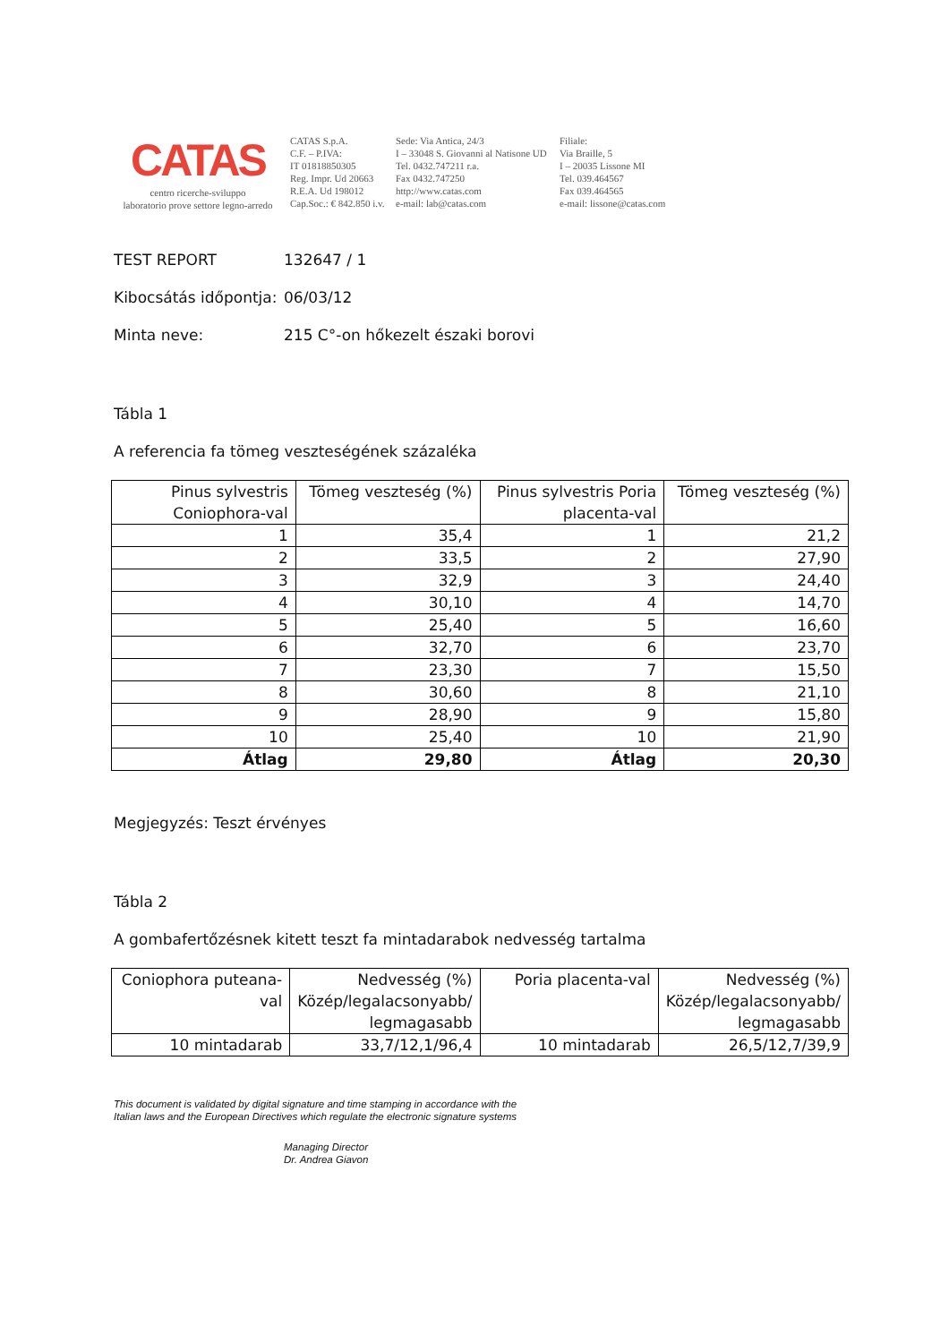CATAS
centro ricerche-sviluppo
laboratorio prove settore legno-arredo
CATAS S.p.A.
C.F. – P.IVA:
IT 01818850305
Reg. Impr. Ud 20663
R.E.A. Ud 198012
Cap.Soc.: € 842.850 i.v.
Sede: Via Antica, 24/3
I – 33048 S. Giovanni al Natisone UD
Tel. 0432.747211 r.a.
Fax 0432.747250
http://www.catas.com
e-mail: lab@catas.com
Filiale:
Via Braille, 5
I – 20035 Lissone MI
Tel. 039.464567
Fax 039.464565
e-mail: lissone@catas.com
TEST REPORT 132647 / 1
Kibocsátás időpontja: 06/03/12
Minta neve: 215 C°-on hőkezelt északi borovi
Tábla 1
A referencia fa tömeg veszteségének százaléka
| Pinus sylvestris Coniophora-val | Tömeg veszteség (%) | Pinus sylvestris Poria placenta-val | Tömeg veszteség (%) |
| 1 | 35,4 | 1 | 21,2 |
| 2 | 33,5 | 2 | 27,90 |
| 3 | 32,9 | 3 | 24,40 |
| 4 | 30,10 | 4 | 14,70 |
| 5 | 25,40 | 5 | 16,60 |
| 6 | 32,70 | 6 | 23,70 |
| 7 | 23,30 | 7 | 15,50 |
| 8 | 30,60 | 8 | 21,10 |
| 9 | 28,90 | 9 | 15,80 |
| 10 | 25,40 | 10 | 21,90 |
| Átlag | 29,80 | Átlag | 20,30 |
Megjegyzés: Teszt érvényes
Tábla 2
A gombafertőzésnek kitett teszt fa mintadarabok nedvesség tartalma
| Coniophora puteana-val | Nedvesség (%) Közép/legalacsonyabb/ legmagasabb | Poria placenta-val | Nedvesség (%) Közép/legalacsonyabb/ legmagasabb |
| 10 mintadarab | 33,7/12,1/96,4 | 10 mintadarab | 26,5/12,7/39,9 |
This document is validated by digital signature and time stamping in accordance with the Italian laws and the European Directives which regulate the electronic signature systems
Managing Director
Dr. Andrea Giavon